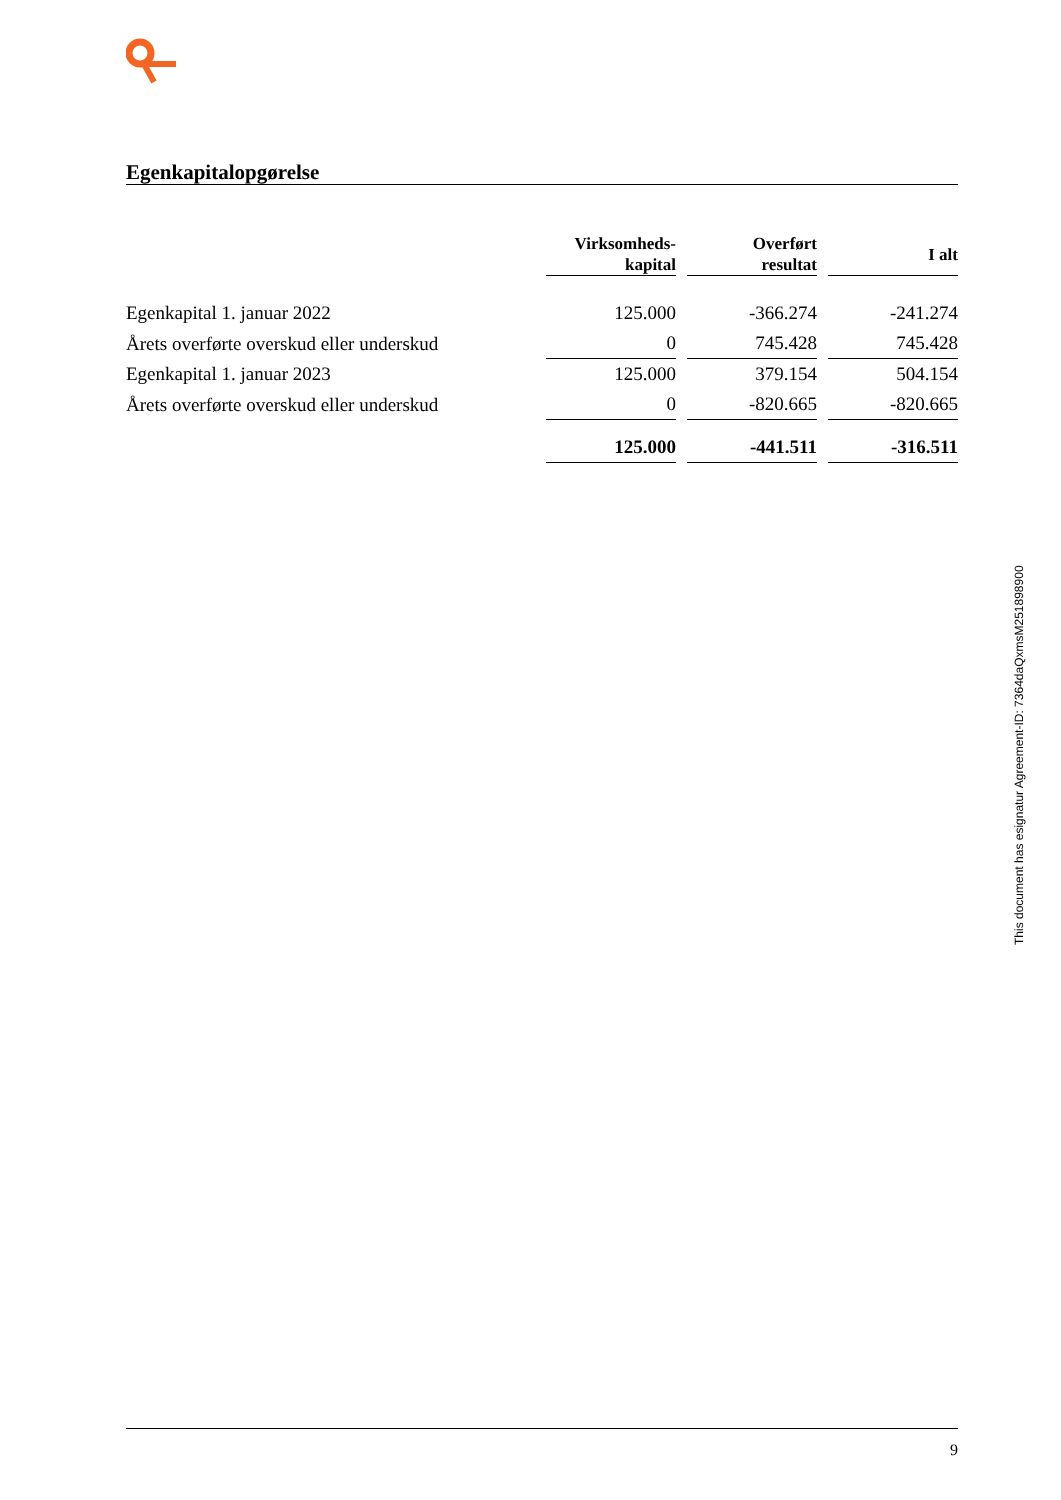Egenkapitalopgørelse
| | Virksomheds- kapital | Overført resultat | I alt |
| Egenkapital 1. januar 2022 | 125.000 | -366.274 | -241.274 |
| Årets overførte overskud eller underskud | 0 | 745.428 | 745.428 |
| Egenkapital 1. januar 2023 | 125.000 | 379.154 | 504.154 |
| Årets overførte overskud eller underskud | 0 | -820.665 | -820.665 |
| | 125.000 | -441.511 | -316.511 |
This document has esignatur Agreement-ID: 7364daQxmsM251898900
9